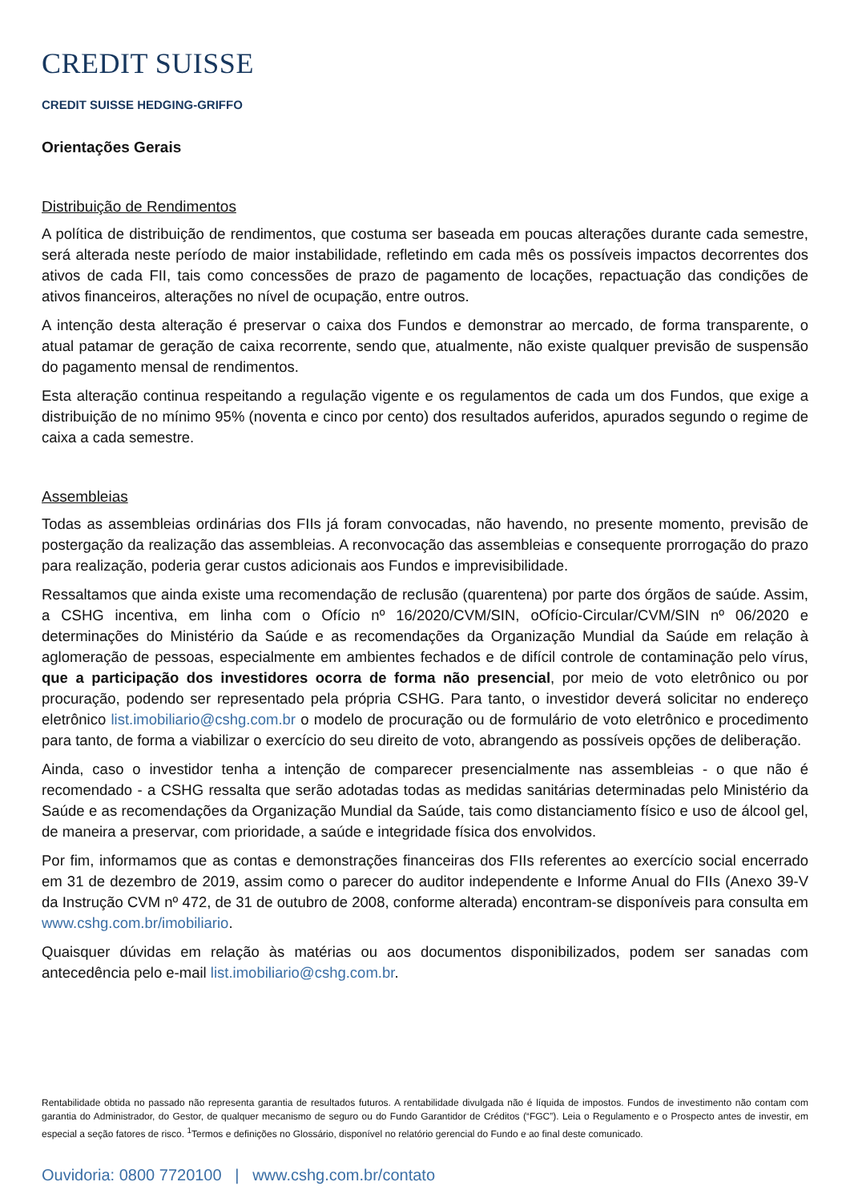CREDIT SUISSE
CREDIT SUISSE HEDGING-GRIFFO
Orientações Gerais
Distribuição de Rendimentos
A política de distribuição de rendimentos, que costuma ser baseada em poucas alterações durante cada semestre, será alterada neste período de maior instabilidade, refletindo em cada mês os possíveis impactos decorrentes dos ativos de cada FII, tais como concessões de prazo de pagamento de locações, repactuação das condições de ativos financeiros, alterações no nível de ocupação, entre outros.
A intenção desta alteração é preservar o caixa dos Fundos e demonstrar ao mercado, de forma transparente, o atual patamar de geração de caixa recorrente, sendo que, atualmente, não existe qualquer previsão de suspensão do pagamento mensal de rendimentos.
Esta alteração continua respeitando a regulação vigente e os regulamentos de cada um dos Fundos, que exige a distribuição de no mínimo 95% (noventa e cinco por cento) dos resultados auferidos, apurados segundo o regime de caixa a cada semestre.
Assembleias
Todas as assembleias ordinárias dos FIIs já foram convocadas, não havendo, no presente momento, previsão de postergação da realização das assembleias. A reconvocação das assembleias e consequente prorrogação do prazo para realização, poderia gerar custos adicionais aos Fundos e imprevisibilidade.
Ressaltamos que ainda existe uma recomendação de reclusão (quarentena) por parte dos órgãos de saúde. Assim, a CSHG incentiva, em linha com o Ofício nº 16/2020/CVM/SIN, oOfício-Circular/CVM/SIN nº 06/2020 e determinações do Ministério da Saúde e as recomendações da Organização Mundial da Saúde em relação à aglomeração de pessoas, especialmente em ambientes fechados e de difícil controle de contaminação pelo vírus, que a participação dos investidores ocorra de forma não presencial, por meio de voto eletrônico ou por procuração, podendo ser representado pela própria CSHG. Para tanto, o investidor deverá solicitar no endereço eletrônico list.imobiliario@cshg.com.br o modelo de procuração ou de formulário de voto eletrônico e procedimento para tanto, de forma a viabilizar o exercício do seu direito de voto, abrangendo as possíveis opções de deliberação.
Ainda, caso o investidor tenha a intenção de comparecer presencialmente nas assembleias - o que não é recomendado - a CSHG ressalta que serão adotadas todas as medidas sanitárias determinadas pelo Ministério da Saúde e as recomendações da Organização Mundial da Saúde, tais como distanciamento físico e uso de álcool gel, de maneira a preservar, com prioridade, a saúde e integridade física dos envolvidos.
Por fim, informamos que as contas e demonstrações financeiras dos FIIs referentes ao exercício social encerrado em 31 de dezembro de 2019, assim como o parecer do auditor independente e Informe Anual do FIIs (Anexo 39-V da Instrução CVM nº 472, de 31 de outubro de 2008, conforme alterada) encontram-se disponíveis para consulta em www.cshg.com.br/imobiliario.
Quaisquer dúvidas em relação às matérias ou aos documentos disponibilizados, podem ser sanadas com antecedência pelo e-mail list.imobiliario@cshg.com.br.
Rentabilidade obtida no passado não representa garantia de resultados futuros. A rentabilidade divulgada não é líquida de impostos. Fundos de investimento não contam com garantia do Administrador, do Gestor, de qualquer mecanismo de seguro ou do Fundo Garantidor de Créditos (“FGC”). Leia o Regulamento e o Prospecto antes de investir, em especial a seção fatores de risco. <sup>1</sup>Termos e definições no Glossário, disponível no relatório gerencial do Fundo e ao final deste comunicado.
Ouvidoria: 0800 7720100 | www.cshg.com.br/contato